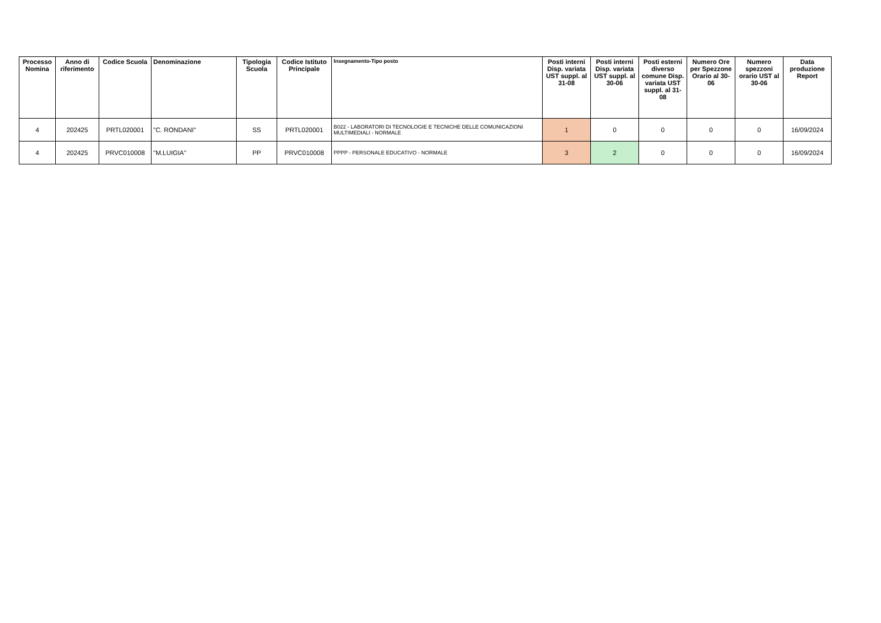| Processo Nomina | Anno di riferimento | Codice Scuola | Denominazione | Tipologia Scuola | Codice Istituto Principale | Insegnamento-Tipo posto | Posti interni Disp. variata UST suppl. al 31-08 | Posti interni Disp. variata UST suppl. al 30-06 | Posti esterni diverso comune Disp. variata UST suppl. al 31-08 | Numero Ore per Spezzone Orario al 30-06 | Numero spezzoni orario UST al 30-06 | Data produzione Report |
| --- | --- | --- | --- | --- | --- | --- | --- | --- | --- | --- | --- | --- |
| 4 | 202425 | PRTL020001 | "C. RONDANI" | SS | PRTL020001 | B022 - LABORATORI DI TECNOLOGIE E TECNICHE DELLE COMUNICAZIONI MULTIMEDIALI - NORMALE | 1 | 0 | 0 | 0 | 0 | 16/09/2024 |
| 4 | 202425 | PRVC010008 | "M.LUIGIA" | PP | PRVC010008 | PPPP - PERSONALE EDUCATIVO - NORMALE | 3 | 2 | 0 | 0 | 0 | 16/09/2024 |